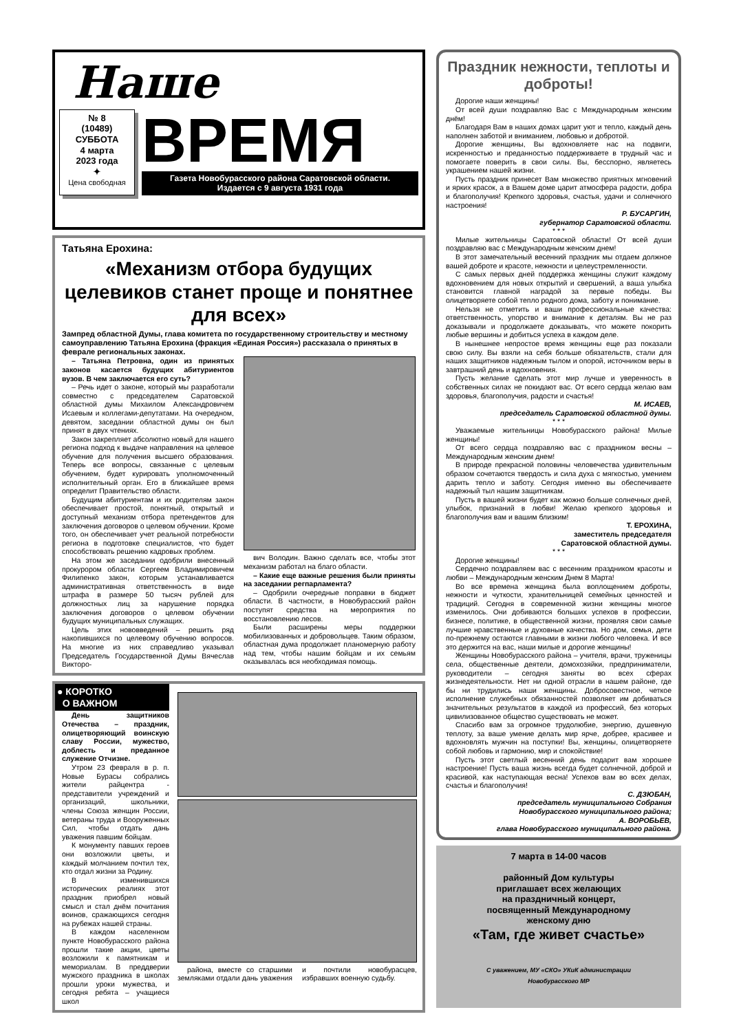Наше
№ 8
(10489)
СУББОТА
4 марта
2023 года
✦
Цена свободная
ВРЕМЯ
Газета Новобурасского района Саратовской области.
Издается с 9 августа 1931 года
Татьяна Ерохина:
«Механизм отбора будущих целевиков станет проще и понятнее для всех»
Зампред областной Думы, глава комитета по государственному строительству и местному самоуправлению Татьяна Ерохина (фракция «Единая Россия») рассказала о принятых в феврале региональных законах.
– Татьяна Петровна, один из принятых законов касается будущих абитуриентов вузов. В чем заключается его суть?
– Речь идет о законе, который мы разработали совместно с председателем Саратовской областной думы Михаилом Александровичем Исаевым и коллегами-депутатами. На очередном, девятом, заседании областной думы он был принят в двух чтениях.
Закон закрепляет абсолютно новый для нашего региона подход к выдаче направления на целевое обучение для получения высшего образования. Теперь все вопросы, связанные с целевым обучением, будет курировать уполномоченный исполнительный орган. Его в ближайшее время определит Правительство области.
Будущим абитуриентам и их родителям закон обеспечивает простой, понятный, открытый и доступный механизм отбора претендентов для заключения договоров о целевом обучении. Кроме того, он обеспечивает учет реальной потребности региона в подготовке специалистов, что будет способствовать решению кадровых проблем.
На этом же заседании одобрили внесенный прокурором области Сергеем Владимировичем Филипенко закон, которым устанавливается административная ответственность в виде штрафа в размере 50 тысяч рублей для должностных лиц за нарушение порядка заключения договоров о целевом обучении будущих муниципальных служащих.
Цель этих нововведений – решить ряд накопившихся по целевому обучению вопросов. На многие из них справедливо указывал Председатель Государственной Думы Вячеслав Викторо-
вич Володин. Важно сделать все, чтобы этот механизм работал на благо области.
– Какие еще важные решения были приняты на заседании регпарламента?
– Одобрили очередные поправки в бюджет области. В частности, в Новобурасский район поступят средства на мероприятия по восстановлению лесов.
Были расширены меры поддержки мобилизованных и добровольцев. Таким образом, областная дума продолжает планомерную работу над тем, чтобы нашим бойцам и их семьям оказывалась вся необходимая помощь.
● КОРОТКО
О ВАЖНОМ
День защитников Отечества – праздник, олицетворяющий воинскую славу России, мужество, доблесть и преданное служение Отчизне.
Утром 23 февраля в р. п. Новые Бурасы собрались жители райцентра - представители учреждений и организаций, школьники, члены Союза женщин России, ветераны труда и Вооруженных Сил, чтобы отдать дань уважения павшим бойцам.
К монументу павших героев они возложили цветы, и каждый молчанием почтил тех, кто отдал жизни за Родину.
В изменившихся исторических реалиях этот праздник приобрел новый смысл и стал днём почитания воинов, сражающихся сегодня на рубежах нашей страны.
В каждом населенном пункте Новобурасского района прошли такие акции, цветы возложили к памятникам и мемориалам. В преддверии мужского праздника в школах прошли уроки мужества, и сегодня ребята – учащиеся школ
района, вместе со старшими земляками отдали дань уважения и почтили новобурасцев, избравших военную судьбу.
Праздник нежности, теплоты и доброты!
Дорогие наши женщины!
От всей души поздравляю Вас с Международным женским днём!
Благодаря Вам в наших домах царит уют и тепло, каждый день наполнен заботой и вниманием, любовью и добротой.
Дорогие женщины, Вы вдохновляете нас на подвиги, искренностью и преданностью поддерживаете в трудный час и помогаете поверить в свои силы. Вы, бесспорно, являетесь украшением нашей жизни.
Пусть праздник принесет Вам множество приятных мгновений и ярких красок, а в Вашем доме царит атмосфера радости, добра и благополучия! Крепкого здоровья, счастья, удачи и солнечного настроения!
Р. БУСАРГИН,
губернатор Саратовской области.
* * *
Милые жительницы Саратовской области! От всей души поздравляю вас с Международным женским днем!
В этот замечательный весенний праздник мы отдаем должное вашей доброте и красоте, нежности и целеустремленности.
С самых первых дней поддержка женщины служит каждому вдохновением для новых открытий и свершений, а ваша улыбка становится главной наградой за первые победы. Вы олицетворяете собой тепло родного дома, заботу и понимание.
Нельзя не отметить и ваши профессиональные качества: ответственность, упорство и внимание к деталям. Вы не раз доказывали и продолжаете доказывать, что можете покорить любые вершины и добиться успеха в каждом деле.
В нынешнее непростое время женщины еще раз показали свою силу. Вы взяли на себя больше обязательств, стали для наших защитников надежным тылом и опорой, источником веры в завтрашний день и вдохновения.
Пусть желание сделать этот мир лучше и уверенность в собственных силах не покидают вас. От всего сердца желаю вам здоровья, благополучия, радости и счастья!
М. ИСАЕВ,
председатель Саратовской областной думы.
* * *
Уважаемые жительницы Новобурасского района! Милые женщины!
От всего сердца поздравляю вас с праздником весны – Международным женским днем!
В природе прекрасной половины человечества удивительным образом сочетаются твердость и сила духа с мягкостью, умением дарить тепло и заботу. Сегодня именно вы обеспечиваете надежный тыл нашим защитникам.
Пусть в вашей жизни будет как можно больше солнечных дней, улыбок, признаний в любви! Желаю крепкого здоровья и благополучия вам и вашим близким!
Т. ЕРОХИНА,
заместитель председателя
Саратовской областной думы.
* * *
Дорогие женщины!
Сердечно поздравляем вас с весенним праздником красоты и любви – Международным женским Днем 8 Марта!
Во все времена женщина была воплощением доброты, нежности и чуткости, хранительницей семейных ценностей и традиций. Сегодня в современной жизни женщины многое изменилось. Они добиваются больших успехов в профессии, бизнесе, политике, в общественной жизни, проявляя свои самые лучшие нравственные и духовные качества. Но дом, семья, дети по-прежнему остаются главными в жизни любого человека. И все это держится на вас, наши милые и дорогие женщины!
Женщины Новобурасского района – учителя, врачи, труженицы села, общественные деятели, домохозяйки, предприниматели, руководители – сегодня заняты во всех сферах жизнедеятельности. Нет ни одной отрасли в нашем районе, где бы ни трудились наши женщины. Добросовестное, четкое исполнение служебных обязанностей позволяет им добиваться значительных результатов в каждой из профессий, без которых цивилизованное общество существовать не может.
Спасибо вам за огромное трудолюбие, энергию, душевную теплоту, за ваше умение делать мир ярче, добрее, красивее и вдохновлять мужчин на поступки! Вы, женщины, олицетворяете собой любовь и гармонию, мир и спокойствие!
Пусть этот светлый весенний день подарит вам хорошее настроение! Пусть ваша жизнь всегда будет солнечной, доброй и красивой, как наступающая весна! Успехов вам во всех делах, счастья и благополучия!
С. ДЗЮБАН,
председатель муниципального Собрания
Новобурасского муниципального района;
А. ВОРОБЬЕВ,
глава Новобурасского муниципального района.
7 марта в 14-00 часов
районный Дом культуры
приглашает всех желающих
на праздничный концерт,
посвященный Международному
женскому дню
«Там, где живет счастье»
С уважением, МУ «СКО» УКиК администрации
Новобурасского МР